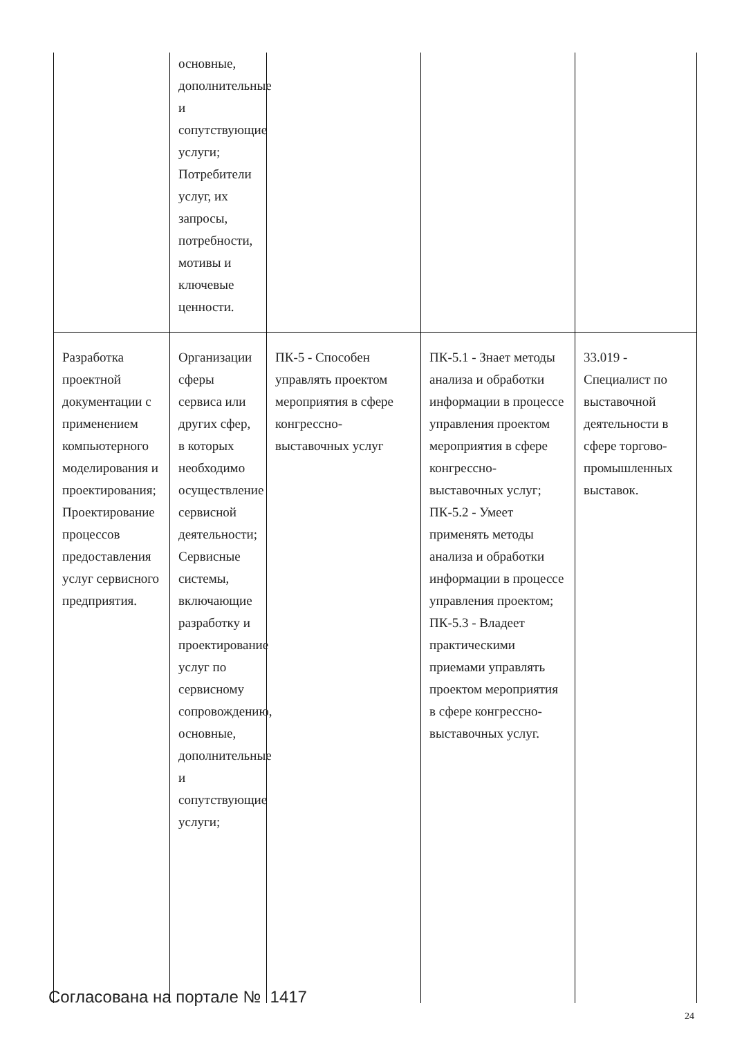| | основные, дополнительные и сопутствующие услуги; Потребители услуг, их запросы, потребности, мотивы и ключевые ценности. | | | |
| Разработка проектной документации с применением компьютерного моделирования и проектирования; Проектирование процессов предоставления услуг сервисного предприятия. | Организации сферы сервиса или других сфер, в которых необходимо осуществление сервисной деятельности; Сервисные системы, включающие разработку и проектирование услуг по сервисному сопровождению, основные, дополнительные и сопутствующие услуги; | ПК-5 - Способен управлять проектом мероприятия в сфере конгрессно-выставочных услуг | ПК-5.1 - Знает методы анализа и обработки информации в процессе управления проектом мероприятия в сфере конгрессно-выставочных услуг; ПК-5.2 - Умеет применять методы анализа и обработки информации в процессе управления проектом; ПК-5.3 - Владеет практическими приемами управлять проектом мероприятия в сфере конгрессно-выставочных услуг. | 33.019 - Специалист по выставочной деятельности в сфере торгово-промышленных выставок. |
Согласована на портале № 1417
24